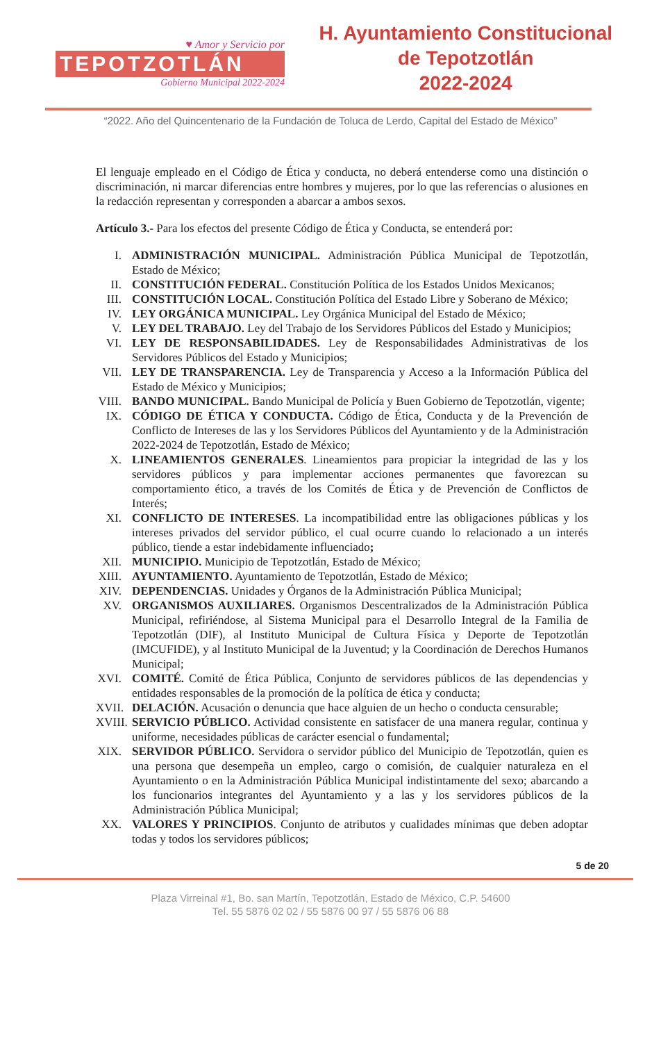♥ Amor y Servicio por
TEPOTZOTLÁN
Gobierno Municipal 2022-2024
H. Ayuntamiento Constitucional
de Tepotzotlán
2022-2024
“2022. Año del Quincentenario de la Fundación de Toluca de Lerdo, Capital del Estado de México”
El lenguaje empleado en el Código de Ética y conducta, no deberá entenderse como una distinción o discriminación, ni marcar diferencias entre hombres y mujeres, por lo que las referencias o alusiones en la redacción representan y corresponden a abarcar a ambos sexos.
Artículo 3.- Para los efectos del presente Código de Ética y Conducta, se entenderá por:
I. ADMINISTRACIÓN MUNICIPAL. Administración Pública Municipal de Tepotzotlán, Estado de México;
II. CONSTITUCIÓN FEDERAL. Constitución Política de los Estados Unidos Mexicanos;
III. CONSTITUCIÓN LOCAL. Constitución Política del Estado Libre y Soberano de México;
IV. LEY ORGÁNICA MUNICIPAL. Ley Orgánica Municipal del Estado de México;
V. LEY DEL TRABAJO. Ley del Trabajo de los Servidores Públicos del Estado y Municipios;
VI. LEY DE RESPONSABILIDADES. Ley de Responsabilidades Administrativas de los Servidores Públicos del Estado y Municipios;
VII. LEY DE TRANSPARENCIA. Ley de Transparencia y Acceso a la Información Pública del Estado de México y Municipios;
VIII. BANDO MUNICIPAL. Bando Municipal de Policía y Buen Gobierno de Tepotzotlán, vigente;
IX. CÓDIGO DE ÉTICA Y CONDUCTA. Código de Ética, Conducta y de la Prevención de Conflicto de Intereses de las y los Servidores Públicos del Ayuntamiento y de la Administración 2022-2024 de Tepotzotlán, Estado de México;
X. LINEAMIENTOS GENERALES. Lineamientos para propiciar la integridad de las y los servidores públicos y para implementar acciones permanentes que favorezcan su comportamiento ético, a través de los Comités de Ética y de Prevención de Conflictos de Interés;
XI. CONFLICTO DE INTERESES. La incompatibilidad entre las obligaciones públicas y los intereses privados del servidor público, el cual ocurre cuando lo relacionado a un interés público, tiende a estar indebidamente influenciado;
XII. MUNICIPIO. Municipio de Tepotzotlán, Estado de México;
XIII. AYUNTAMIENTO. Ayuntamiento de Tepotzotlán, Estado de México;
XIV. DEPENDENCIAS. Unidades y Órganos de la Administración Pública Municipal;
XV. ORGANISMOS AUXILIARES. Organismos Descentralizados de la Administración Pública Municipal, refiriéndose, al Sistema Municipal para el Desarrollo Integral de la Familia de Tepotzotlán (DIF), al Instituto Municipal de Cultura Física y Deporte de Tepotzotlán (IMCUFIDE), y al Instituto Municipal de la Juventud; y la Coordinación de Derechos Humanos Municipal;
XVI. COMITÉ. Comité de Ética Pública, Conjunto de servidores públicos de las dependencias y entidades responsables de la promoción de la política de ética y conducta;
XVII. DELACIÓN. Acusación o denuncia que hace alguien de un hecho o conducta censurable;
XVIII. SERVICIO PÚBLICO. Actividad consistente en satisfacer de una manera regular, continua y uniforme, necesidades públicas de carácter esencial o fundamental;
XIX. SERVIDOR PÚBLICO. Servidora o servidor público del Municipio de Tepotzotlán, quien es una persona que desempeña un empleo, cargo o comisión, de cualquier naturaleza en el Ayuntamiento o en la Administración Pública Municipal indistintamente del sexo; abarcando a los funcionarios integrantes del Ayuntamiento y a las y los servidores públicos de la Administración Pública Municipal;
XX. VALORES Y PRINCIPIOS. Conjunto de atributos y cualidades mínimas que deben adoptar todas y todos los servidores públicos;
5 de 20
Plaza Virreinal #1, Bo. san Martín, Tepotzotlán, Estado de México, C.P. 54600
Tel. 55 5876 02 02 / 55 5876 00 97 / 55 5876 06 88